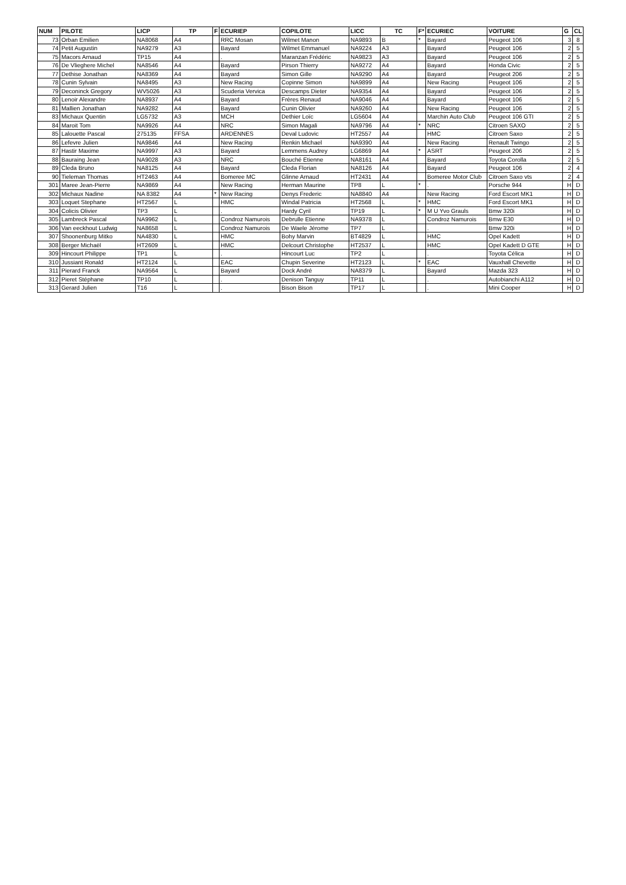| NUM | PILOTE | LICP | TP | F | ECURIEP | COPILOTE | LICC | TC | F* | ECURIEC | VOITURE | G | CL |
| --- | --- | --- | --- | --- | --- | --- | --- | --- | --- | --- | --- | --- | --- |
| 73 | Orban Emilien | NA8068 | A4 | | RRC Mosan | Wilmet Manon | NA9893 | B | * | Bayard | Peugeot 106 | 3 | 8 |
| 74 | Petit Augustin | NA9279 | A3 | | Bayard | Wilmet Emmanuel | NA9224 | A3 | | Bayard | Peugeot 106 | 2 | 5 |
| 75 | Macors Arnaud | TP15 | A4 | | . | Maranzan Frédéric | NA9823 | A3 | | Bayard | Peugeot 106 | 2 | 5 |
| 76 | De Vlieghere Michel | NA8546 | A4 | | Bayard | Pirson Thierry | NA9272 | A4 | | Bayard | Honda Civic | 2 | 5 |
| 77 | Dethise Jonathan | NA8369 | A4 | | Bayard | Simon Gille | NA9290 | A4 | | Bayard | Peugeot 206 | 2 | 5 |
| 78 | Cunin Sylvain | NA8495 | A3 | | New Racing | Copinne Simon | NA9899 | A4 | | New Racing | Peugeot 106 | 2 | 5 |
| 79 | Deconinck Gregory | WV5026 | A3 | | Scuderia Vervica | Descamps Dieter | NA9354 | A4 | | Bayard | Peugeot 106 | 2 | 5 |
| 80 | Lenoir Alexandre | NA8937 | A4 | | Bayard | Frères Renaud | NA9046 | A4 | | Bayard | Peugeot 106 | 2 | 5 |
| 81 | Mallien Jonathan | NA9282 | A4 | | Bayard | Cunin Olivier | NA9260 | A4 | | New Racing | Peugeot 106 | 2 | 5 |
| 83 | Michaux Quentin | LG5732 | A3 | | MCH | Dethier Loïc | LG5604 | A4 | | Marchin Auto Club | Peugeot 106 GTI | 2 | 5 |
| 84 | Maroit Tom | NA9926 | A4 | | NRC | Simon Magali | NA9796 | A4 | * | NRC | Citroen SAXO | 2 | 5 |
| 85 | Lalouette Pascal | 275135 | FFSA | | ARDENNES | Deval Ludovic | HT2557 | A4 | | HMC | Citroen Saxo | 2 | 5 |
| 86 | Lefevre Julien | NA9846 | A4 | | New Racing | Renkin Michael | NA9390 | A4 | | New Racing | Renault Twingo | 2 | 5 |
| 87 | Hastir Maxime | NA9997 | A3 | | Bayard | Lemmens Audrey | LG6869 | A4 | * | ASRT | Peugeot 206 | 2 | 5 |
| 88 | Bauraing Jean | NA9028 | A3 | | NRC | Bouché Etienne | NA8161 | A4 | | Bayard | Toyota Corolla | 2 | 5 |
| 89 | Cleda Bruno | NA8125 | A4 | | Bayard | Cleda Florian | NA8126 | A4 | | Bayard | Peugeot 106 | 2 | 4 |
| 90 | Tieleman Thomas | HT2463 | A4 | | Bomeree MC | Glinne Arnaud | HT2431 | A4 | | Bomeree Motor Club | Citroen Saxo vts | 2 | 4 |
| 301 | Maree Jean-Pierre | NA9869 | A4 | | New Racing | Herman Maurine | TP8 | L | * | . | Porsche 944 | H | D |
| 302 | Michaux Nadine | NA 8382 | A4 | * | New Racing | Denys Frederic | NA8840 | A4 | | New Racing | Ford Escort MK1 | H | D |
| 303 | Loquet Stephane | HT2567 | L | | HMC | Windal Patricia | HT2568 | L | * | HMC | Ford Escort MK1 | H | D |
| 304 | Colicis Olivier | TP3 | L | | . | Hardy Cyril | TP19 | L | * | M U Yvo Grauls | Bmw 320i | H | D |
| 305 | Lambreck Pascal | NA9962 | L | | Condroz Namurois | Debrulle Etienne | NA9378 | L | | Condroz Namurois | Bmw E30 | H | D |
| 306 | Van eeckhout Ludwig | NA8658 | L | | Condroz Namurois | De Waele Jérome | TP7 | L | | . | Bmw 320i | H | D |
| 307 | Shoonenburg Mitko | NA4830 | L | | HMC | Bohy Marvin | BT4829 | L | | HMC | Opel Kadett | H | D |
| 308 | Berger Michaël | HT2609 | L | | HMC | Delcourt Christophe | HT2537 | L | | HMC | Opel Kadett D GTE | H | D |
| 309 | Hincourt Philippe | TP1 | L | | . | Hincourt Luc | TP2 | L | | . | Toyota Célica | H | D |
| 310 | Jussiant Ronald | HT2124 | L | | EAC | Chupin Severine | HT2123 | L | * | EAC | Vauxhall Chevette | H | D |
| 311 | Pierard Franck | NA9564 | L | | Bayard | Dock André | NA8379 | L | | Bayard | Mazda 323 | H | D |
| 312 | Pieret Stéphane | TP10 | L | | . | Denison Tanguy | TP11 | L | | . | Autobianchi A112 | H | D |
| 313 | Gerard Julien | T16 | L | | . | Bison Bison | TP17 | L | | . | Mini Cooper | H | D |